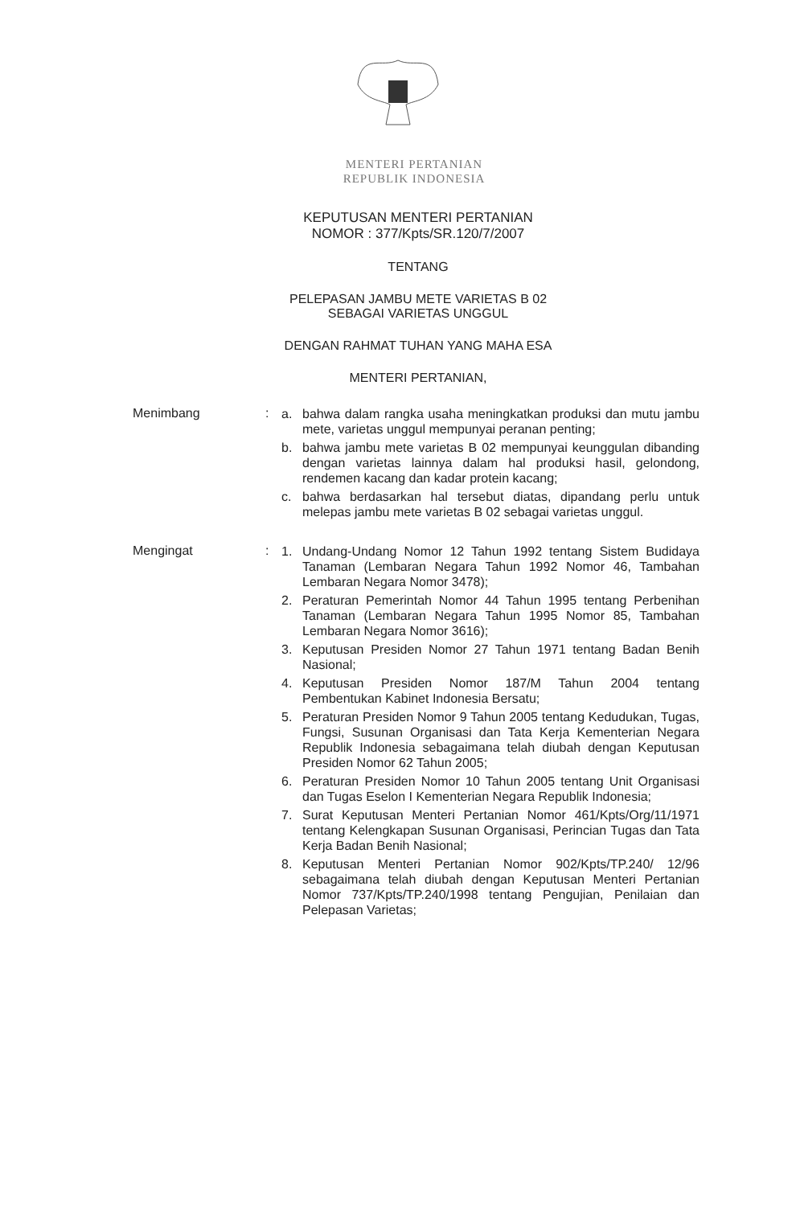MENTERI PERTANIAN
REPUBLIK INDONESIA
KEPUTUSAN MENTERI PERTANIAN
NOMOR : 377/Kpts/SR.120/7/2007
TENTANG
PELEPASAN JAMBU METE VARIETAS B 02
SEBAGAI VARIETAS UNGGUL
DENGAN RAHMAT TUHAN YANG MAHA ESA
MENTERI PERTANIAN,
Menimbang :
a. bahwa dalam rangka usaha meningkatkan produksi dan mutu jambu mete, varietas unggul mempunyai peranan penting;
b. bahwa jambu mete varietas B 02 mempunyai keunggulan dibanding dengan varietas lainnya dalam hal produksi hasil, gelondong, rendemen kacang dan kadar protein kacang;
c. bahwa berdasarkan hal tersebut diatas, dipandang perlu untuk melepas jambu mete varietas B 02 sebagai varietas unggul.
Mengingat :
1. Undang-Undang Nomor 12 Tahun 1992 tentang Sistem Budidaya Tanaman (Lembaran Negara Tahun 1992 Nomor 46, Tambahan Lembaran Negara Nomor 3478);
2. Peraturan Pemerintah Nomor 44 Tahun 1995 tentang Perbenihan Tanaman (Lembaran Negara Tahun 1995 Nomor 85, Tambahan Lembaran Negara Nomor 3616);
3. Keputusan Presiden Nomor 27 Tahun 1971 tentang Badan Benih Nasional;
4. Keputusan Presiden Nomor 187/M Tahun 2004 tentang Pembentukan Kabinet Indonesia Bersatu;
5. Peraturan Presiden Nomor 9 Tahun 2005 tentang Kedudukan, Tugas, Fungsi, Susunan Organisasi dan Tata Kerja Kementerian Negara Republik Indonesia sebagaimana telah diubah dengan Keputusan Presiden Nomor 62 Tahun 2005;
6. Peraturan Presiden Nomor 10 Tahun 2005 tentang Unit Organisasi dan Tugas Eselon I Kementerian Negara Republik Indonesia;
7. Surat Keputusan Menteri Pertanian Nomor 461/Kpts/Org/11/1971 tentang Kelengkapan Susunan Organisasi, Perincian Tugas dan Tata Kerja Badan Benih Nasional;
8. Keputusan Menteri Pertanian Nomor 902/Kpts/TP.240/ 12/96 sebagaimana telah diubah dengan Keputusan Menteri Pertanian Nomor 737/Kpts/TP.240/1998 tentang Pengujian, Penilaian dan Pelepasan Varietas;